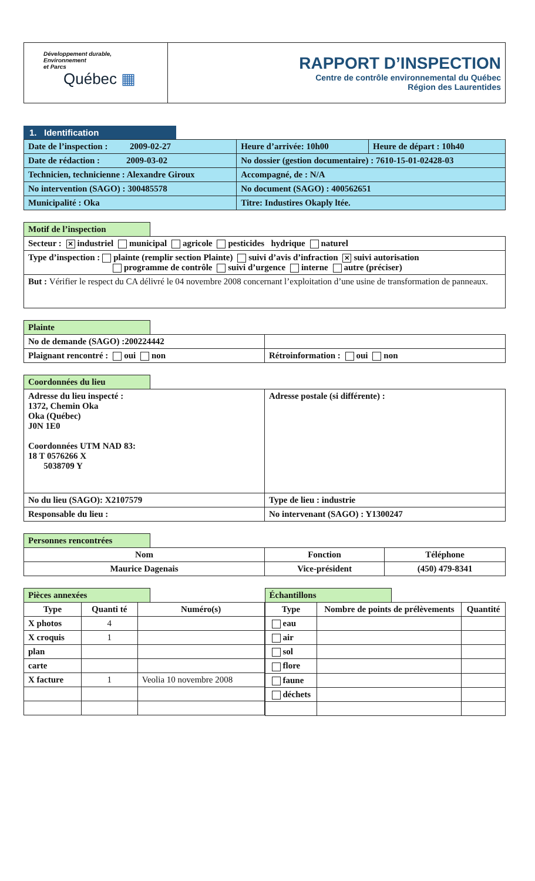| Développement durable, Environnement et Parcs Québec ▦ | RAPPORT D’INSPECTION Centre de contrôle environnemental du Québec Région des Laurentides |
1. Identification
| Date de l’inspection : 2009-02-27 | Heure d’arrivée: 10h00 | Heure de départ : 10h40 |
| Date de rédaction : 2009-03-02 | No dossier (gestion documentaire) : 7610-15-01-02428-03 | |
| Technicien, technicienne : Alexandre Giroux | Accompagné, de : N/A | |
| No intervention (SAGO) : 300485578 | No document (SAGO) : 400562651 | |
| Municipalité : Oka | Titre: Industires Okaply ltée. | |
Motif de l’inspection
| Secteur : ✕ industriel municipal agricole pesticides hydrique naturel |
| Type d’inspection : plainte (remplir section Plainte) suivi d’avis d’infraction ✕ suivi autorisation programme de contrôle suivi d’urgence interne autre (préciser) |
| But : Vérifier le respect du CA délivré le 04 novembre 2008 concernant l’exploitation d’une usine de transformation de panneaux. |
Plainte
| No de demande (SAGO) :200224442 | |
| Plaignant rencontré : oui non | Rétroinformation : oui non |
Coordonnées du lieu
| Adresse du lieu inspecté : 1372, Chemin Oka Oka (Québec) J0N 1E0 Coordonnées UTM NAD 83: 18 T 0576266 X 5038709 Y | Adresse postale (si différente) : |
| No du lieu (SAGO): X2107579 | Type de lieu : industrie |
| Responsable du lieu : | No intervenant (SAGO) : Y1300247 |
Personnes rencontrées
| Nom | Fonction | Téléphone |
| --- | --- | --- |
| Maurice Dagenais | Vice-président | (450) 479-8341 |
Pièces annexées
| Type | Quanti té | Numéro(s) |
| --- | --- | --- |
| X photos | 4 | |
| X croquis | 1 | |
| plan | | |
| carte | | |
| X facture | 1 | Veolia 10 novembre 2008 |
Échantillons
| Type | Nombre de points de prélèvements | Quantité |
| --- | --- | --- |
| eau | | |
| air | | |
| sol | | |
| flore | | |
| faune | | |
| déchets | | |